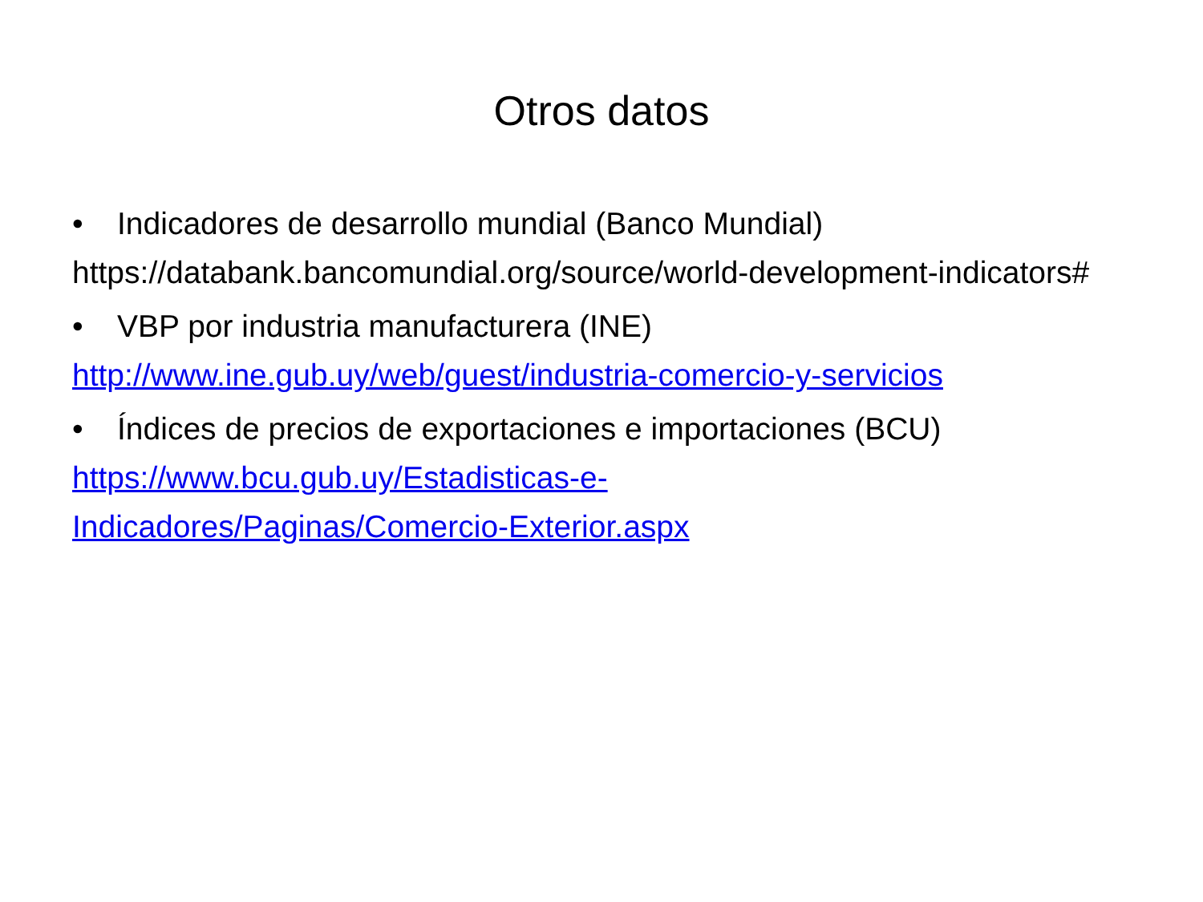Otros datos
• Indicadores de desarrollo mundial (Banco Mundial)
https://databank.bancomundial.org/source/world-development-indicators#
• VBP por industria manufacturera (INE)
http://www.ine.gub.uy/web/guest/industria-comercio-y-servicios
• Índices de precios de exportaciones e importaciones (BCU)
https://www.bcu.gub.uy/Estadisticas-e-
Indicadores/Paginas/Comercio-Exterior.aspx